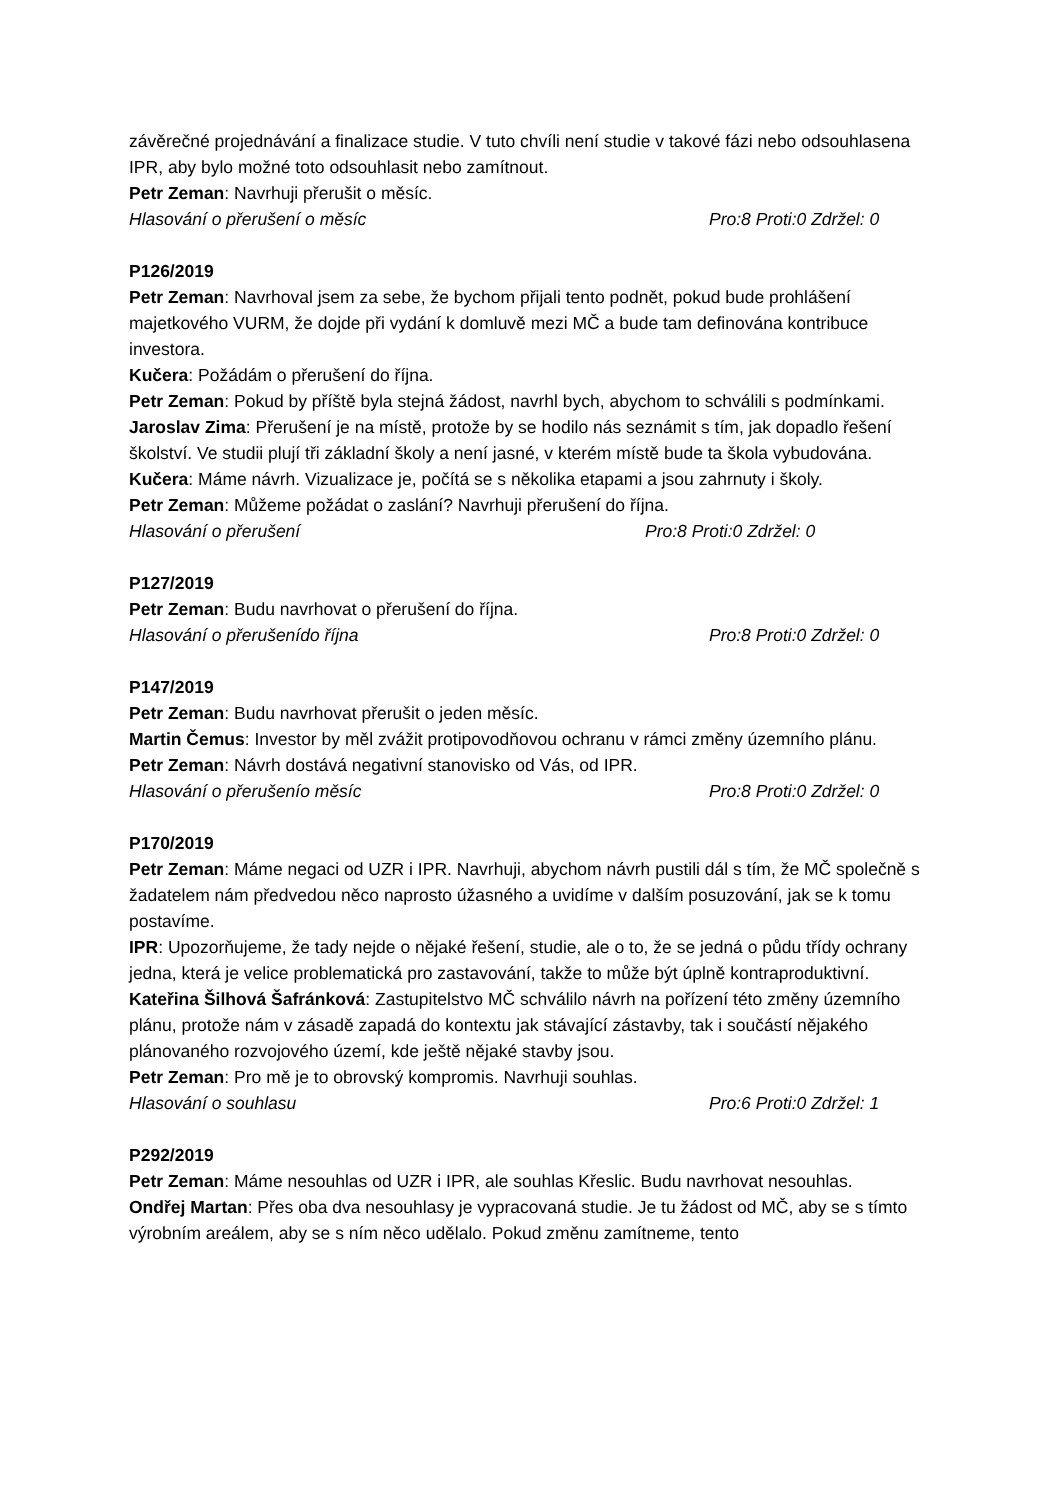závěrečné projednávání a finalizace studie. V tuto chvíli není studie v takové fázi nebo odsouhlasena IPR, aby bylo možné toto odsouhlasit nebo zamítnout.
Petr Zeman: Navrhuji přerušit o měsíc.
Hlasování o přerušení o měsíc Pro:8 Proti:0 Zdržel: 0
P126/2019
Petr Zeman: Navrhoval jsem za sebe, že bychom přijali tento podnět, pokud bude prohlášení majetkového VURM, že dojde při vydání k domluvě mezi MČ a bude tam definována kontribuce investora.
Kučera: Požádám o přerušení do října.
Petr Zeman: Pokud by příště byla stejná žádost, navrhl bych, abychom to schválili s podmínkami.
Jaroslav Zima: Přerušení je na místě, protože by se hodilo nás seznámit s tím, jak dopadlo řešení školství. Ve studii plují tři základní školy a není jasné, v kterém místě bude ta škola vybudována.
Kučera: Máme návrh. Vizualizace je, počítá se s několika etapami a jsou zahrnuty i školy.
Petr Zeman: Můžeme požádat o zaslání? Navrhuji přerušení do října.
Hlasování o přerušení Pro:8 Proti:0 Zdržel: 0
P127/2019
Petr Zeman: Budu navrhovat o přerušení do října.
Hlasování o přerušenído října Pro:8 Proti:0 Zdržel: 0
P147/2019
Petr Zeman: Budu navrhovat přerušit o jeden měsíc.
Martin Čemus: Investor by měl zvážit protipovodňovou ochranu v rámci změny územního plánu.
Petr Zeman: Návrh dostává negativní stanovisko od Vás, od IPR.
Hlasování o přerušenío měsíc Pro:8 Proti:0 Zdržel: 0
P170/2019
Petr Zeman: Máme negaci od UZR i IPR. Navrhuji, abychom návrh pustili dál s tím, že MČ společně s žadatelem nám předvedou něco naprosto úžasného a uvidíme v dalším posuzování, jak se k tomu postavíme.
IPR: Upozorňujeme, že tady nejde o nějaké řešení, studie, ale o to, že se jedná o půdu třídy ochrany jedna, která je velice problematická pro zastavování, takže to může být úplně kontraproduktivní.
Kateřina Šilhová Šafránková: Zastupitelstvo MČ schválilo návrh na pořízení této změny územního plánu, protože nám v zásadě zapadá do kontextu jak stávající zástavby, tak i součástí nějakého plánovaného rozvojového území, kde ještě nějaké stavby jsou.
Petr Zeman: Pro mě je to obrovský kompromis. Navrhuji souhlas.
Hlasování o souhlasu Pro:6 Proti:0 Zdržel: 1
P292/2019
Petr Zeman: Máme nesouhlas od UZR i IPR, ale souhlas Křeslic. Budu navrhovat nesouhlas.
Ondřej Martan: Přes oba dva nesouhlasy je vypracovaná studie. Je tu žádost od MČ, aby se s tímto výrobním areálem, aby se s ním něco udělalo. Pokud změnu zamítneme, tento